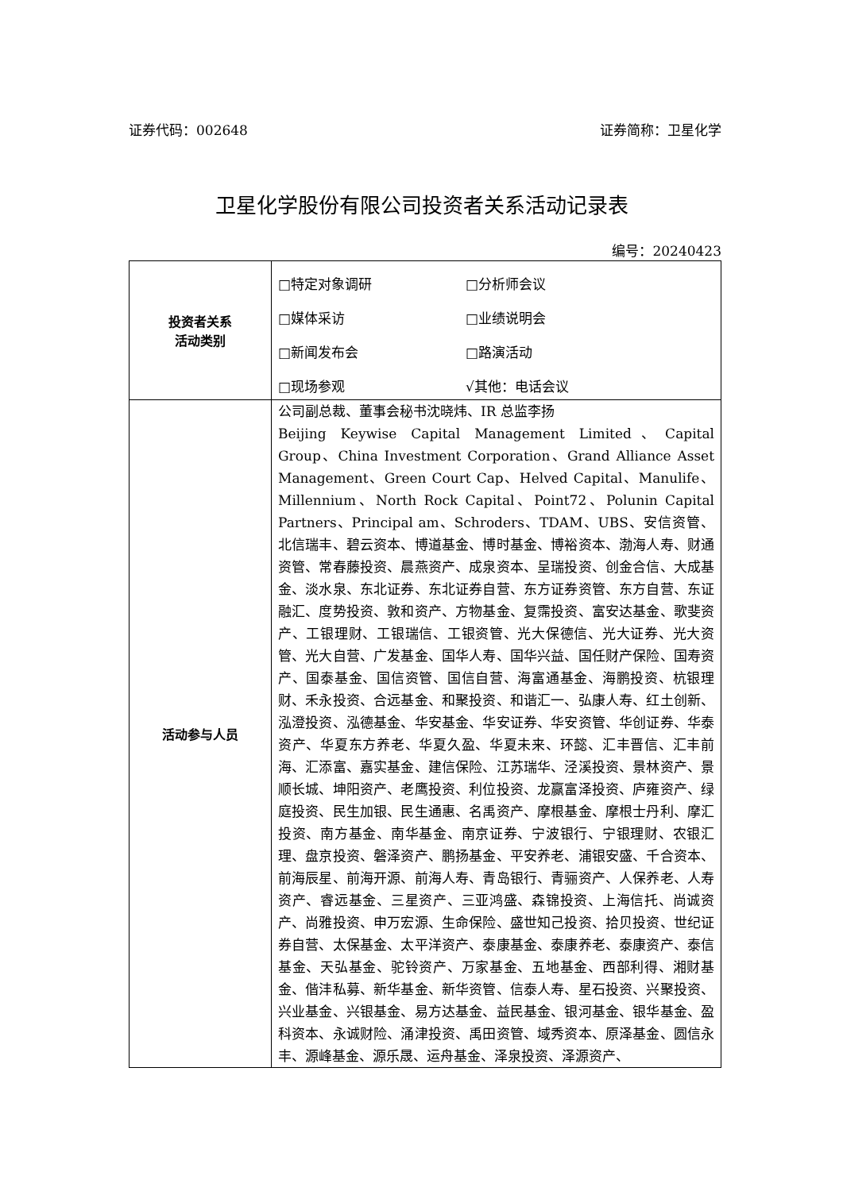证券代码：002648 证券简称：卫星化学
卫星化学股份有限公司投资者关系活动记录表
编号：20240423
| 投资者关系 活动类别 | □特定对象调研 □分析师会议 □媒体采访 □业绩说明会 □新闻发布会 □路演活动 □现场参观 √其他：电话会议 |
| 活动参与人员 | 公司副总裁、董事会秘书沈晓炜、IR 总监李扬 Beijing Keywise Capital Management Limited、Capital Group、China Investment Corporation、Grand Alliance Asset Management、Green Court Cap、Helved Capital、Manulife、Millennium、North Rock Capital、Point72、Polunin Capital Partners、Principal am、Schroders、TDAM、UBS、安信资管、北信瑞丰、碧云资本、博道基金、博时基金、博裕资本、渤海人寿、财通资管、常春藤投资、晨燕资产、成泉资本、呈瑞投资、创金合信、大成基金、淡水泉、东北证券、东北证券自营、东方证券资管、东方自营、东证融汇、度势投资、敦和资产、方物基金、复霈投资、富安达基金、歌斐资产、工银理财、工银瑞信、工银资管、光大保德信、光大证券、光大资管、光大自营、广发基金、国华人寿、国华兴益、国任财产保险、国寿资产、国泰基金、国信资管、国信自营、海富通基金、海鹏投资、杭银理财、禾永投资、合远基金、和聚投资、和谐汇一、弘康人寿、红土创新、泓澄投资、泓德基金、华安基金、华安证券、华安资管、华创证券、华泰资产、华夏东方养老、华夏久盈、华夏未来、环懿、汇丰晋信、汇丰前海、汇添富、嘉实基金、建信保险、江苏瑞华、泾溪投资、景林资产、景顺长城、坤阳资产、老鹰投资、利位投资、龙赢富泽投资、庐雍资产、绿庭投资、民生加银、民生通惠、名禹资产、摩根基金、摩根士丹利、摩汇投资、南方基金、南华基金、南京证券、宁波银行、宁银理财、农银汇理、盘京投资、磐泽资产、鹏扬基金、平安养老、浦银安盛、千合资本、前海辰星、前海开源、前海人寿、青岛银行、青骊资产、人保养老、人寿资产、睿远基金、三星资产、三亚鸿盛、森锦投资、上海信托、尚诚资产、尚雅投资、申万宏源、生命保险、盛世知己投资、拾贝投资、世纪证券自营、太保基金、太平洋资产、泰康基金、泰康养老、泰康资产、泰信基金、天弘基金、驼铃资产、万家基金、五地基金、西部利得、湘财基金、偕沣私募、新华基金、新华资管、信泰人寿、星石投资、兴聚投资、兴业基金、兴银基金、易方达基金、益民基金、银河基金、银华基金、盈科资本、永诚财险、涌津投资、禹田资管、域秀资本、原泽基金、圆信永丰、源峰基金、源乐晟、运舟基金、泽泉投资、泽源资产、 |